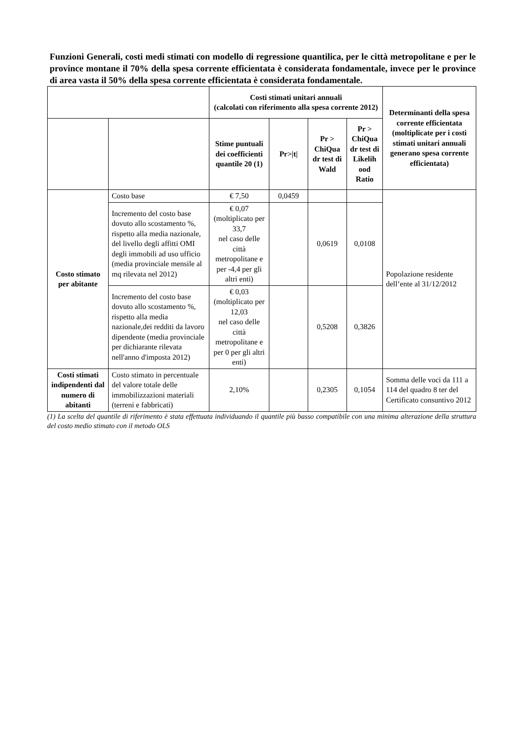Funzioni Generali, costi medi stimati con modello di regressione quantilica, per le città metropolitane e per le province montane il 70% della spesa corrente efficientata è considerata fondamentale, invece per le province di area vasta il 50% della spesa corrente efficientata è considerata fondamentale.
| | | Costi stimati unitari annuali (calcolati con riferimento alla spesa corrente 2012) | | | | Determinanti della spesa corrente efficientata (moltiplicate per i costi stimati unitari annuali generano spesa corrente efficientata) |
| --- | --- | --- | --- | --- | --- | --- |
| | | Stime puntuali dei coefficienti quantile 20 (1) | Pr>/t/ | Pr > ChiQua dr test di Wald | Pr > ChiQua dr test di Likelih ood Ratio | |
| Costo stimato per abitante | Costo base | € 7,50 | 0,0459 | | | Popolazione residente dell’ente al 31/12/2012 |
| | Incremento del costo base dovuto allo scostamento %, rispetto alla media nazionale, del livello degli affitti OMI degli immobili ad uso ufficio (media provinciale mensile al mq rilevata nel 2012) | € 0,07 (moltiplicato per 33,7 nel caso delle città metropolitane e per -4,4 per gli altri enti) | | 0,0619 | 0,0108 | |
| | Incremento del costo base dovuto allo scostamento %, rispetto alla media nazionale,dei redditi da lavoro dipendente (media provinciale per dichiarante rilevata nell'anno d'imposta 2012) | € 0,03 (moltiplicato per 12,03 nel caso delle città metropolitane e per 0 per gli altri enti) | | 0,5208 | 0,3826 | |
| Costi stimati indipendenti dal numero di abitanti | Costo stimato in percentuale del valore totale delle immobilizzazioni materiali (terreni e fabbricati) | 2,10% | | 0,2305 | 0,1054 | Somma delle voci da 111 a 114 del quadro 8 ter del Certificato consuntivo 2012 |
(1) La scelta del quantile di riferimento è stata effettuata individuando il quantile più basso compatibile con una minima alterazione della struttura del costo medio stimato con il metodo OLS